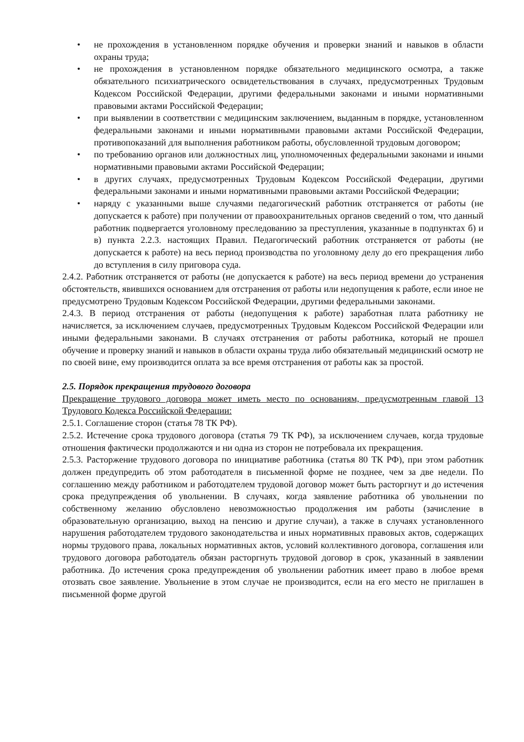• не прохождения в установленном порядке обучения и проверки знаний и навыков в области охраны труда;
• не прохождения в установленном порядке обязательного медицинского осмотра, а также обязательного психиатрического освидетельствования в случаях, предусмотренных Трудовым Кодексом Российской Федерации, другими федеральными законами и иными нормативными правовыми актами Российской Федерации;
• при выявлении в соответствии с медицинским заключением, выданным в порядке, установленном федеральными законами и иными нормативными правовыми актами Российской Федерации, противопоказаний для выполнения работником работы, обусловленной трудовым договором;
• по требованию органов или должностных лиц, уполномоченных федеральными законами и иными нормативными правовыми актами Российской Федерации;
• в других случаях, предусмотренных Трудовым Кодексом Российской Федерации, другими федеральными законами и иными нормативными правовыми актами Российской Федерации;
• наряду с указанными выше случаями педагогический работник отстраняется от работы (не допускается к работе) при получении от правоохранительных органов сведений о том, что данный работник подвергается уголовному преследованию за преступления, указанные в подпунктах б) и в) пункта 2.2.3. настоящих Правил. Педагогический работник отстраняется от работы (не допускается к работе) на весь период производства по уголовному делу до его прекращения либо до вступления в силу приговора суда.
2.4.2. Работник отстраняется от работы (не допускается к работе) на весь период времени до устранения обстоятельств, явившихся основанием для отстранения от работы или недопущения к работе, если иное не предусмотрено Трудовым Кодексом Российской Федерации, другими федеральными законами.
2.4.3. В период отстранения от работы (недопущения к работе) заработная плата работнику не начисляется, за исключением случаев, предусмотренных Трудовым Кодексом Российской Федерации или иными федеральными законами. В случаях отстранения от работы работника, который не прошел обучение и проверку знаний и навыков в области охраны труда либо обязательный медицинский осмотр не по своей вине, ему производится оплата за все время отстранения от работы как за простой.
2.5. Порядок прекращения трудового договора
Прекращение трудового договора может иметь место по основаниям, предусмотренным главой 13 Трудового Кодекса Российской Федерации:
2.5.1. Соглашение сторон (статья 78 ТК РФ).
2.5.2. Истечение срока трудового договора (статья 79 ТК РФ), за исключением случаев, когда трудовые отношения фактически продолжаются и ни одна из сторон не потребовала их прекращения.
2.5.3. Расторжение трудового договора по инициативе работника (статья 80 ТК РФ), при этом работник должен предупредить об этом работодателя в письменной форме не позднее, чем за две недели. По соглашению между работником и работодателем трудовой договор может быть расторгнут и до истечения срока предупреждения об увольнении. В случаях, когда заявление работника об увольнении по собственному желанию обусловлено невозможностью продолжения им работы (зачисление в образовательную организацию, выход на пенсию и другие случаи), а также в случаях установленного нарушения работодателем трудового законодательства и иных нормативных правовых актов, содержащих нормы трудового права, локальных нормативных актов, условий коллективного договора, соглашения или трудового договора работодатель обязан расторгнуть трудовой договор в срок, указанный в заявлении работника. До истечения срока предупреждения об увольнении работник имеет право в любое время отозвать свое заявление. Увольнение в этом случае не производится, если на его место не приглашен в письменной форме другой